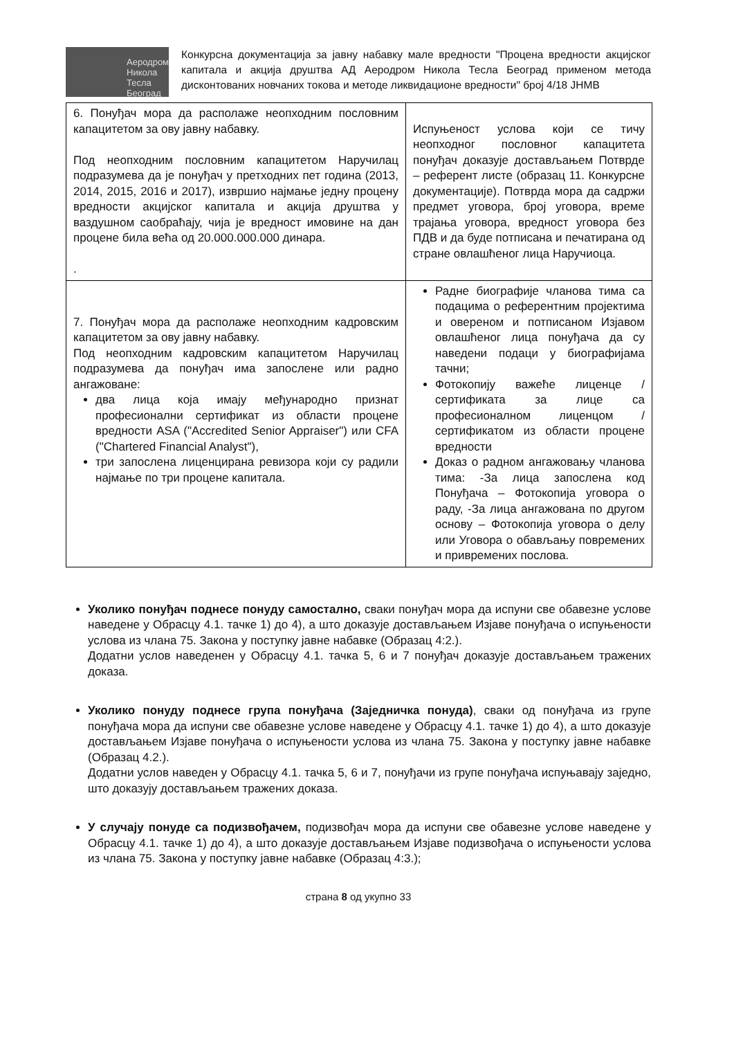Аеродром
Никола Тесла
Београд
Конкурсна документација за јавну набавку мале вредности "Процена вредности акцијског капитала и акција друштва АД Аеродром Никола Тесла Београд применом метода дисконтованих новчаних токова и методе ликвидационе вредности" број 4/18 ЈНМВ
| 6. Понуђач мора да располаже неопходним пословним капацитетом за ову јавну набавку. Под неопходним пословним капацитетом Наручилац подразумева да је понуђач у претходних пет година (2013, 2014, 2015, 2016 и 2017), извршио најмање једну процену вредности акцијског капитала и акција друштва у ваздушном саобраћају, чија је вредност имовине на дан процене била већа од 20.000.000.000 динара. . | Испуњеност услова који се тичу неопходног пословног капацитета понуђач доказује достављањем Потврде – референт листе (образац 11. Конкурсне документације). Потврда мора да садржи предмет уговора, број уговора, време трајања уговора, вредност уговора без ПДВ и да буде потписана и печатирана од стране овлашћеног лица Наручиоца. |
| 7. Понуђач мора да располаже неопходним кадровским капацитетом за ову јавну набавку. Под неопходним кадровским капацитетом Наручилац подразумева да понуђач има запослене или радно ангажоване: два лица која имају међународно признат професионални сертификат из области процене вредности ASA ("Accredited Senior Appraiser") или CFA ("Chartered Financial Analyst"), три запослена лиценцирана ревизора који су радили најмање по три процене капитала. | Радне биографије чланова тима са подацима о референтним пројектима и овереном и потписаном Изјавом овлашћеног лица понуђача да су наведени подаци у биографијама тачни; Фотокопију важеће лиценце / сертификата за лице са професионалном лиценцом / сертификатом из области процене вредности Доказ о радном ангажовању чланова тима: -За лица запослена код Понуђача – Фотокопија уговора о раду, -За лица ангажована по другом основу – Фотокопија уговора о делу или Уговора о обављању повремених и привремених послова. |
Уколико понуђач поднесе понуду самостално, сваки понуђач мора да испуни све обавезне услове наведене у Обрасцу 4.1. тачке 1) до 4), а што доказује достављањем Изјаве понуђача о испуњености услова из члана 75. Закона у поступку јавне набавке (Образац 4:2.).
Додатни услов наведенен у Обрасцу 4.1. тачка 5, 6 и 7 понуђач доказује достављањем тражених доказа.
Уколико понуду поднесе група понуђача (Заједничка понуда), сваки од понуђача из групе понуђача мора да испуни све обавезне услове наведене у Обрасцу 4.1. тачке 1) до 4), а што доказује достављањем Изјаве понуђача о испуњености услова из члана 75. Закона у поступку јавне набавке (Образац 4.2.).
Додатни услов наведен у Обрасцу 4.1. тачка 5, 6 и 7, понуђачи из групе понуђача испуњавају заједно, што доказују достављањем тражених доказа.
У случају понуде са подизвођачем, подизвођач мора да испуни све обавезне услове наведене у Обрасцу 4.1. тачке 1) до 4), а што доказује достављањем Изјаве подизвођача о испуњености услова из члана 75. Закона у поступку јавне набавке (Образац 4:3.);
страна 8 од укупно 33